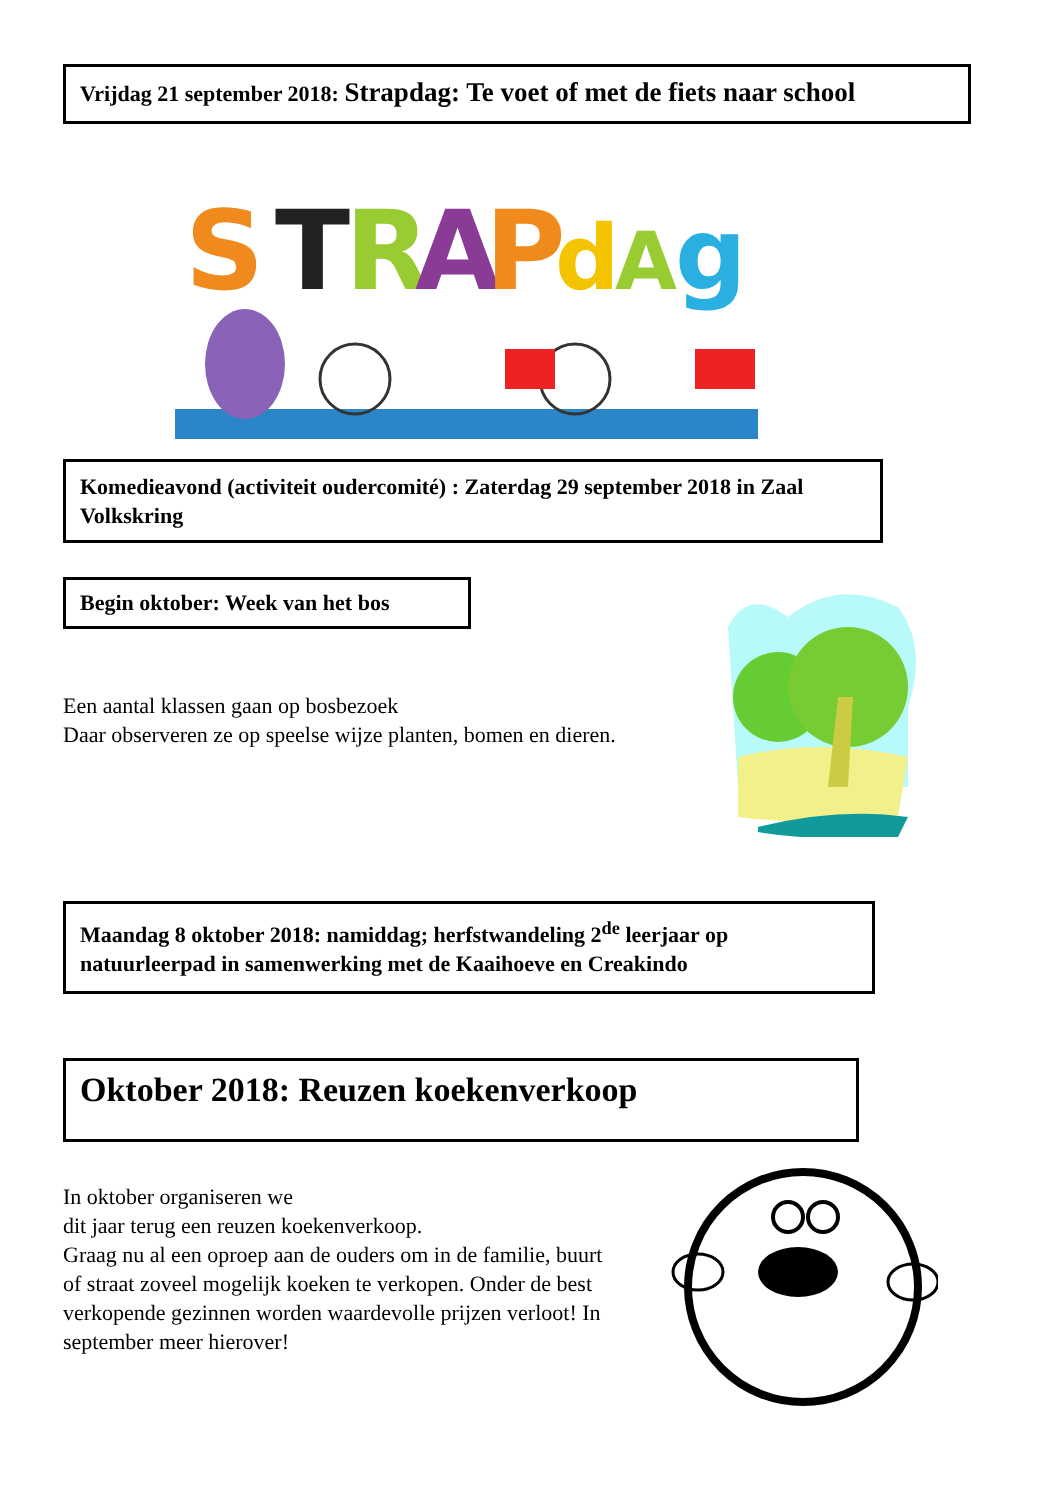Vrijdag 21 september 2018: Strapdag: Te voet of met de fiets naar school
S
T
R
A
P
d
A
g
Komedieavond (activiteit oudercomité) : Zaterdag 29 september 2018 in Zaal Volkskring
Begin oktober: Week van het bos
Een aantal klassen gaan op bosbezoek
Daar observeren ze op speelse wijze planten, bomen en dieren.
Maandag 8 oktober 2018: namiddag; herfstwandeling 2<sup>de</sup> leerjaar op natuurleerpad in samenwerking met de Kaaihoeve en Creakindo
Oktober 2018: Reuzen koekenverkoop
In oktober organiseren we
dit jaar terug een reuzen koekenverkoop.
Graag nu al een oproep aan de ouders om in de familie, buurt of straat zoveel mogelijk koeken te verkopen. Onder de best verkopende gezinnen worden waardevolle prijzen verloot! In september meer hierover!